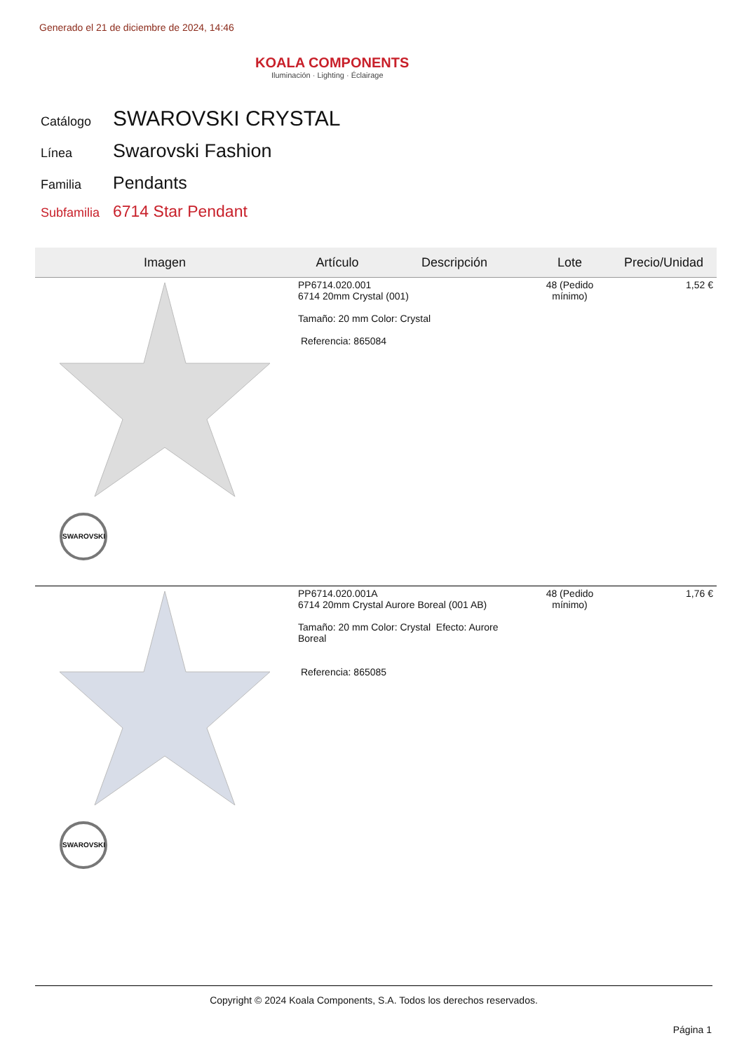Generado el 21 de diciembre de 2024, 14:46
KOALA COMPONENTS
Iluminación · Lighting · Éclairage
| Catálogo | SWAROVSKI CRYSTAL |
| Línea | Swarovski Fashion |
| Familia | Pendants |
| Subfamilia | 6714 Star Pendant |
| Imagen | Artículo | Descripción | Lote | Precio/Unidad |
| --- | --- | --- | --- | --- |
| SWAROVSKI | PP6714.020.001 6714 20mm Crystal (001) Tamaño: 20 mm Color: Crystal Referencia: 865084 | | 48 (Pedido mínimo) | 1,52 € |
| SWAROVSKI | PP6714.020.001A 6714 20mm Crystal Aurore Boreal (001 AB) Tamaño: 20 mm Color: Crystal Efecto: Aurore Boreal Referencia: 865085 | | 48 (Pedido mínimo) | 1,76 € |
Copyright © 2024 Koala Components, S.A. Todos los derechos reservados.
Página 1